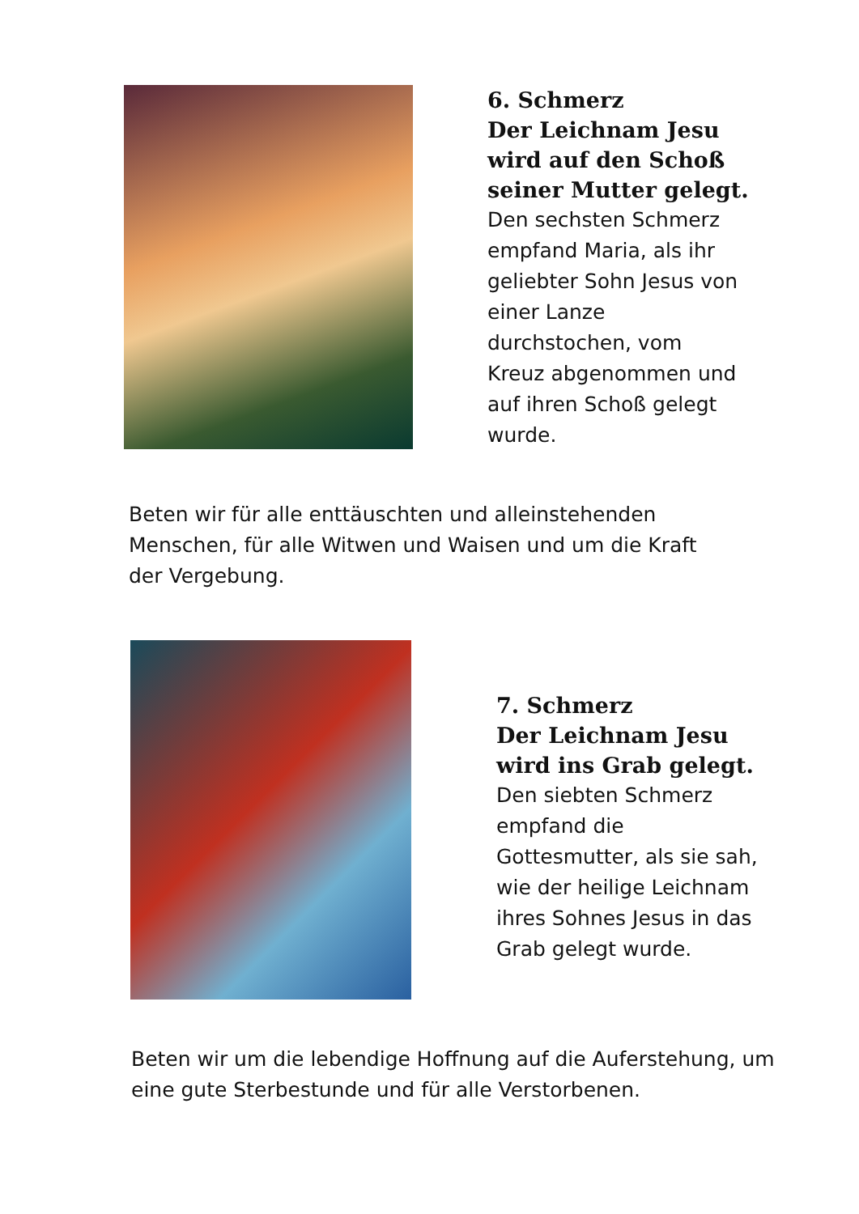6. Schmerz
Der Leichnam Jesu
wird auf den Schoß
seiner Mutter gelegt.
Den sechsten Schmerz
empfand Maria, als ihr
geliebter Sohn Jesus von
einer Lanze
durchstochen, vom
Kreuz abgenommen und
auf ihren Schoß gelegt
wurde.
Beten wir für alle enttäuschten und alleinstehenden Menschen, für alle Witwen und Waisen und um die Kraft der Vergebung.
7. Schmerz
Der Leichnam Jesu
wird ins Grab gelegt.
Den siebten Schmerz
empfand die
Gottesmutter, als sie sah,
wie der heilige Leichnam
ihres Sohnes Jesus in das
Grab gelegt wurde.
Beten wir um die lebendige Hoffnung auf die Auferstehung, um eine gute Sterbestunde und für alle Verstorbenen.